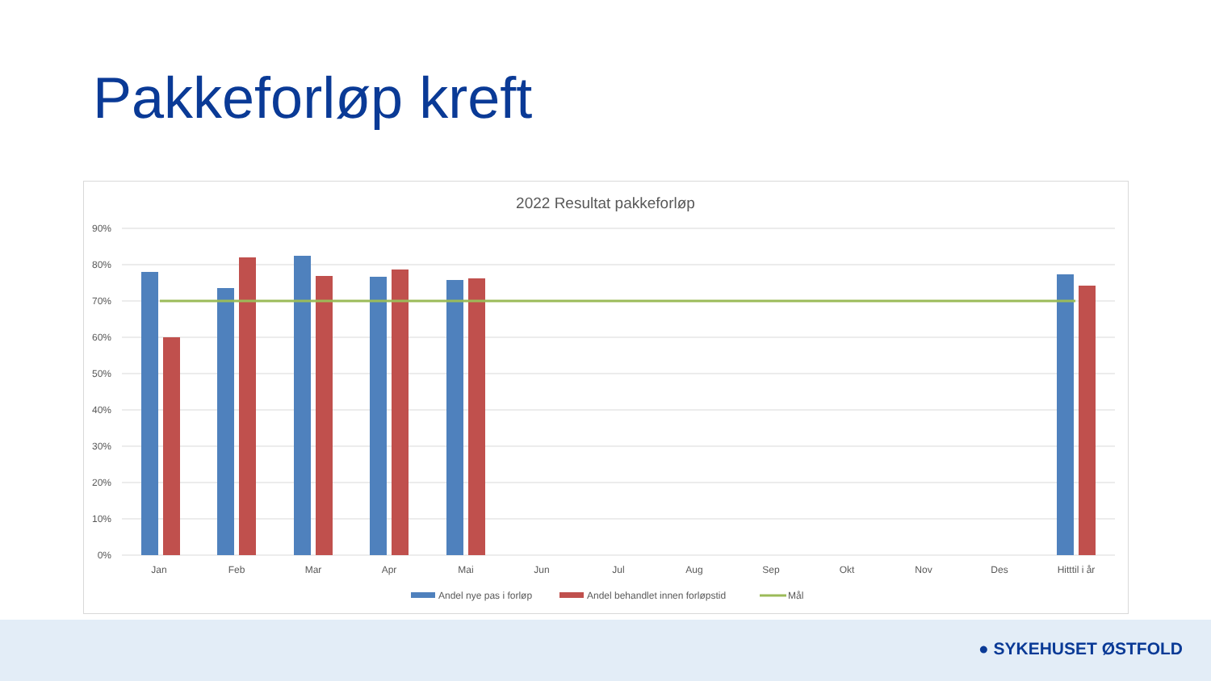Pakkeforløp kreft
2022 Resultat pakkeforløp
90%
80%
70%
60%
50%
40%
30%
20%
10%
0%
Jan
Feb
Mar
Apr
Mai
Jun
Jul
Aug
Sep
Okt
Nov
Des
Hitttil i år
Andel nye pas i forløp
Andel behandlet innen forløpstid
Mål
● SYKEHUSET ØSTFOLD